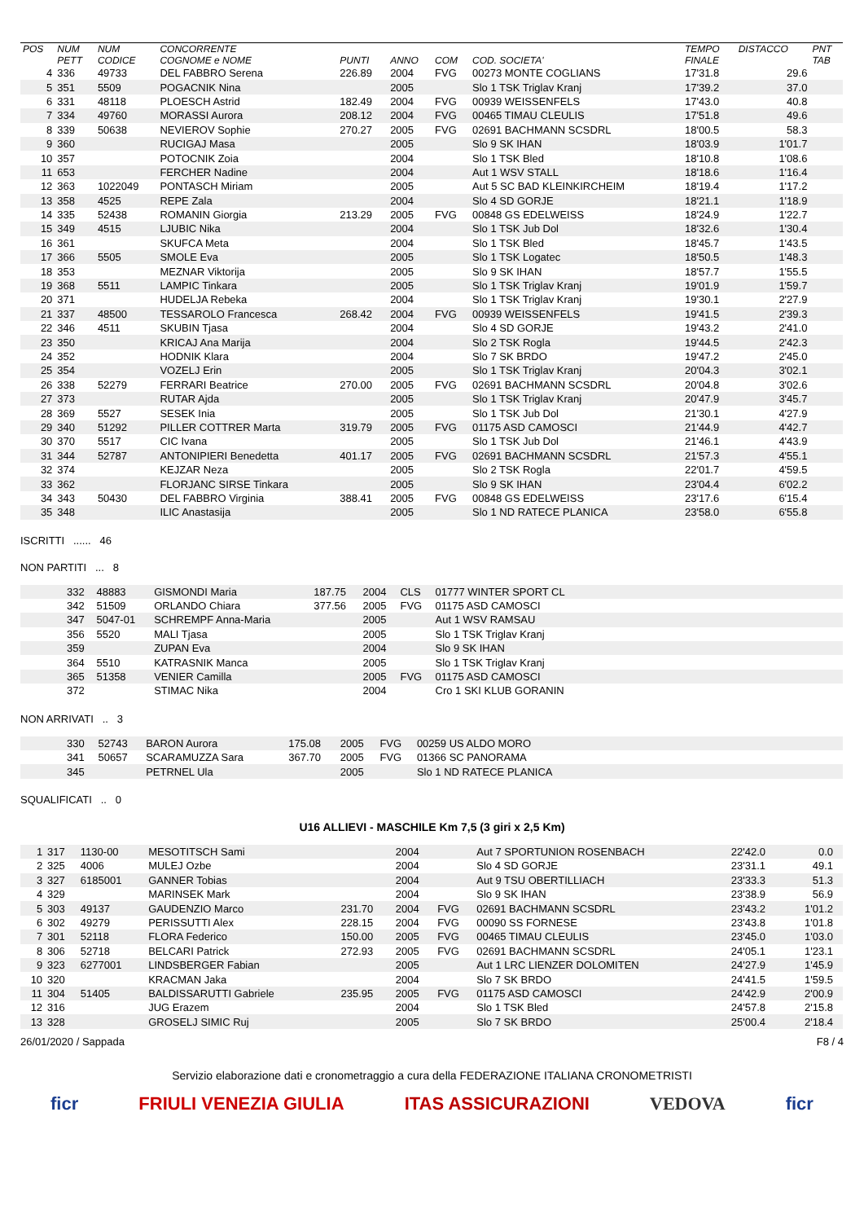| POS | NUM PETT | NUM CODICE | CONCORRENTE COGNOME e NOME | PUNTI | ANNO | COM | COD. SOCIETA' | TEMPO FINALE | DISTACCO | PNT TAB |
| --- | --- | --- | --- | --- | --- | --- | --- | --- | --- | --- |
| 4 | 336 | 49733 | DEL FABBRO Serena | 226.89 | 2004 | FVG | 00273 MONTE COGLIANS | 17'31.8 | 29.6 | |
| 5 | 351 | 5509 | POGACNIK Nina | | 2005 | | Slo 1 TSK Triglav Kranj | 17'39.2 | 37.0 | |
| 6 | 331 | 48118 | PLOESCH Astrid | 182.49 | 2004 | FVG | 00939 WEISSENFELS | 17'43.0 | 40.8 | |
| 7 | 334 | 49760 | MORASSI Aurora | 208.12 | 2004 | FVG | 00465 TIMAU CLEULIS | 17'51.8 | 49.6 | |
| 8 | 339 | 50638 | NEVIEROV Sophie | 270.27 | 2005 | FVG | 02691 BACHMANN SCSDRL | 18'00.5 | 58.3 | |
| 9 | 360 | | RUCIGAJ Masa | | 2005 | | Slo 9 SK IHAN | 18'03.9 | 1'01.7 | |
| 10 | 357 | | POTOCNIK Zoia | | 2004 | | Slo 1 TSK Bled | 18'10.8 | 1'08.6 | |
| 11 | 653 | | FERCHER Nadine | | 2004 | | Aut 1 WSV STALL | 18'18.6 | 1'16.4 | |
| 12 | 363 | 1022049 | PONTASCH Miriam | | 2005 | | Aut 5 SC BAD KLEINKIRCHEIM | 18'19.4 | 1'17.2 | |
| 13 | 358 | 4525 | REPE Zala | | 2004 | | Slo 4 SD GORJE | 18'21.1 | 1'18.9 | |
| 14 | 335 | 52438 | ROMANIN Giorgia | 213.29 | 2005 | FVG | 00848 GS EDELWEISS | 18'24.9 | 1'22.7 | |
| 15 | 349 | 4515 | LJUBIC Nika | | 2004 | | Slo 1 TSK Jub Dol | 18'32.6 | 1'30.4 | |
| 16 | 361 | | SKUFCA Meta | | 2004 | | Slo 1 TSK Bled | 18'45.7 | 1'43.5 | |
| 17 | 366 | 5505 | SMOLE Eva | | 2005 | | Slo 1 TSK Logatec | 18'50.5 | 1'48.3 | |
| 18 | 353 | | MEZNAR Viktorija | | 2005 | | Slo 9 SK IHAN | 18'57.7 | 1'55.5 | |
| 19 | 368 | 5511 | LAMPIC Tinkara | | 2005 | | Slo 1 TSK Triglav Kranj | 19'01.9 | 1'59.7 | |
| 20 | 371 | | HUDELJA Rebeka | | 2004 | | Slo 1 TSK Triglav Kranj | 19'30.1 | 2'27.9 | |
| 21 | 337 | 48500 | TESSAROLO Francesca | 268.42 | 2004 | FVG | 00939 WEISSENFELS | 19'41.5 | 2'39.3 | |
| 22 | 346 | 4511 | SKUBIN Tjasa | | 2004 | | Slo 4 SD GORJE | 19'43.2 | 2'41.0 | |
| 23 | 350 | | KRICAJ Ana Marija | | 2004 | | Slo 2 TSK Rogla | 19'44.5 | 2'42.3 | |
| 24 | 352 | | HODNIK Klara | | 2004 | | Slo 7 SK BRDO | 19'47.2 | 2'45.0 | |
| 25 | 354 | | VOZELJ Erin | | 2005 | | Slo 1 TSK Triglav Kranj | 20'04.3 | 3'02.1 | |
| 26 | 338 | 52279 | FERRARI Beatrice | 270.00 | 2005 | FVG | 02691 BACHMANN SCSDRL | 20'04.8 | 3'02.6 | |
| 27 | 373 | | RUTAR Ajda | | 2005 | | Slo 1 TSK Triglav Kranj | 20'47.9 | 3'45.7 | |
| 28 | 369 | 5527 | SESEK Inia | | 2005 | | Slo 1 TSK Jub Dol | 21'30.1 | 4'27.9 | |
| 29 | 340 | 51292 | PILLER COTTRER Marta | 319.79 | 2005 | FVG | 01175 ASD CAMOSCI | 21'44.9 | 4'42.7 | |
| 30 | 370 | 5517 | CIC Ivana | | 2005 | | Slo 1 TSK Jub Dol | 21'46.1 | 4'43.9 | |
| 31 | 344 | 52787 | ANTONIPIERI Benedetta | 401.17 | 2005 | FVG | 02691 BACHMANN SCSDRL | 21'57.3 | 4'55.1 | |
| 32 | 374 | | KEJZAR Neza | | 2005 | | Slo 2 TSK Rogla | 22'01.7 | 4'59.5 | |
| 33 | 362 | | FLORJANC SIRSE Tinkara | | 2005 | | Slo 9 SK IHAN | 23'04.4 | 6'02.2 | |
| 34 | 343 | 50430 | DEL FABBRO Virginia | 388.41 | 2005 | FVG | 00848 GS EDELWEISS | 23'17.6 | 6'15.4 | |
| 35 | 348 | | ILIC Anastasija | | 2005 | | Slo 1 ND RATECE PLANICA | 23'58.0 | 6'55.8 | |
ISCRITTI ...... 46
NON PARTITI ... 8
| | 332 | 48883 | GISMONDI Maria | 187.75 | 2004 | CLS | 01777 WINTER SPORT CL | |
| | 342 | 51509 | ORLANDO Chiara | 377.56 | 2005 | FVG | 01175 ASD CAMOSCI | |
| | 347 | 5047-01 | SCHREMPF Anna-Maria | | 2005 | | Aut 1 WSV RAMSAU | |
| | 356 | 5520 | MALI Tjasa | | 2005 | | Slo 1 TSK Triglav Kranj | |
| | 359 | | ZUPAN Eva | | 2004 | | Slo 9 SK IHAN | |
| | 364 | 5510 | KATRASNIK Manca | | 2005 | | Slo 1 TSK Triglav Kranj | |
| | 365 | 51358 | VENIER Camilla | | 2005 | FVG | 01175 ASD CAMOSCI | |
| | 372 | | STIMAC Nika | | 2004 | | Cro 1 SKI KLUB GORANIN | |
NON ARRIVATI .. 3
| | 330 | 52743 | BARON Aurora | 175.08 | 2005 | FVG | 00259 US ALDO MORO | |
| | 341 | 50657 | SCARAMUZZA Sara | 367.70 | 2005 | FVG | 01366 SC PANORAMA | |
| | 345 | | PETRNEL Ula | | 2005 | | Slo 1 ND RATECE PLANICA | |
SQUALIFICATI .. 0
U16 ALLIEVI - MASCHILE Km 7,5 (3 giri x 2,5 Km)
| 1 | 317 | 1130-00 | MESOTITSCH Sami | | 2004 | | Aut 7 SPORTUNION ROSENBACH | 22'42.0 | 0.0 | |
| 2 | 325 | 4006 | MULEJ Ozbe | | 2004 | | Slo 4 SD GORJE | 23'31.1 | 49.1 | |
| 3 | 327 | 6185001 | GANNER Tobias | | 2004 | | Aut 9 TSU OBERTILLIACH | 23'33.3 | 51.3 | |
| 4 | 329 | | MARINSEK Mark | | 2004 | | Slo 9 SK IHAN | 23'38.9 | 56.9 | |
| 5 | 303 | 49137 | GAUDENZIO Marco | 231.70 | 2004 | FVG | 02691 BACHMANN SCSDRL | 23'43.2 | 1'01.2 | |
| 6 | 302 | 49279 | PERISSUTTI Alex | 228.15 | 2004 | FVG | 00090 SS FORNESE | 23'43.8 | 1'01.8 | |
| 7 | 301 | 52118 | FLORA Federico | 150.00 | 2005 | FVG | 00465 TIMAU CLEULIS | 23'45.0 | 1'03.0 | |
| 8 | 306 | 52718 | BELCARI Patrick | 272.93 | 2005 | FVG | 02691 BACHMANN SCSDRL | 24'05.1 | 1'23.1 | |
| 9 | 323 | 6277001 | LINDSBERGER Fabian | | 2005 | | Aut 1 LRC LIENZER DOLOMITEN | 24'27.9 | 1'45.9 | |
| 10 | 320 | | KRACMAN Jaka | | 2004 | | Slo 7 SK BRDO | 24'41.5 | 1'59.5 | |
| 11 | 304 | 51405 | BALDISSARUTTI Gabriele | 235.95 | 2005 | FVG | 01175 ASD CAMOSCI | 24'42.9 | 2'00.9 | |
| 12 | 316 | | JUG Erazem | | 2004 | | Slo 1 TSK Bled | 24'57.8 | 2'15.8 | |
| 13 | 328 | | GROSELJ SIMIC Ruj | | 2005 | | Slo 7 SK BRDO | 25'00.4 | 2'18.4 | |
26/01/2020 / Sappada F8 / 4
Servizio elaborazione dati e cronometraggio a cura della FEDERAZIONE ITALIANA CRONOMETRISTI
ficr FRIULI VENEZIA GIULIA ITAS ASSICURAZIONI VEDOVA ficr